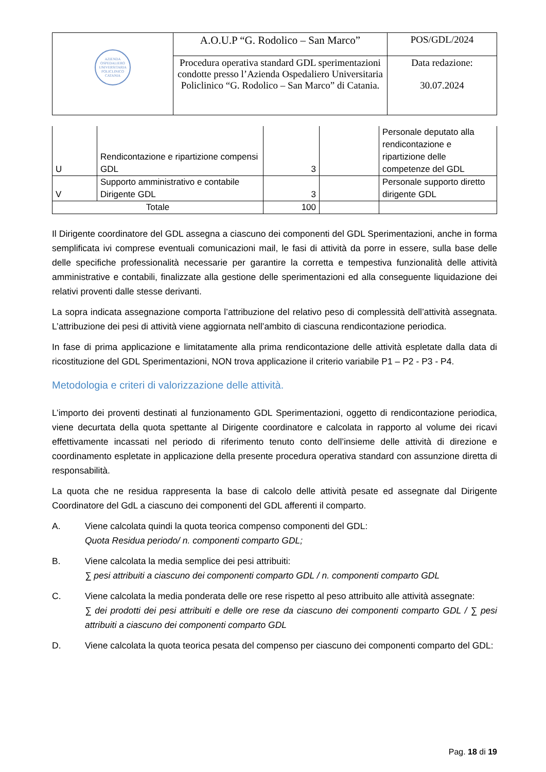| AZIENDA OSPEDALIERO UNIVERSITARIA POLICLINICO CATANIA | A.O.U.P “G. Rodolico – San Marco” | POS/GDL/2024 |
| | Procedura operativa standard GDL sperimentazioni condotte presso l’Azienda Ospedaliero Universitaria Policlinico “G. Rodolico – San Marco” di Catania. | Data redazione: 30.07.2024 |
| U | Rendicontazione e ripartizione compensi GDL | 3 | | Personale deputato alla rendicontazione e ripartizione delle competenze del GDL |
| V | Supporto amministrativo e contabile Dirigente GDL | 3 | | Personale supporto diretto dirigente GDL |
| Totale | | 100 | | |
Il Dirigente coordinatore del GDL assegna a ciascuno dei componenti del GDL Sperimentazioni, anche in forma semplificata ivi comprese eventuali comunicazioni mail, le fasi di attività da porre in essere, sulla base delle delle specifiche professionalità necessarie per garantire la corretta e tempestiva funzionalità delle attività amministrative e contabili, finalizzate alla gestione delle sperimentazioni ed alla conseguente liquidazione dei relativi proventi dalle stesse derivanti.
La sopra indicata assegnazione comporta l’attribuzione del relativo peso di complessità dell’attività assegnata. L’attribuzione dei pesi di attività viene aggiornata nell’ambito di ciascuna rendicontazione periodica.
In fase di prima applicazione e limitatamente alla prima rendicontazione delle attività espletate dalla data di ricostituzione del GDL Sperimentazioni, NON trova applicazione il criterio variabile P1 – P2 - P3 - P4.
Metodologia e criteri di valorizzazione delle attività.
L’importo dei proventi destinati al funzionamento GDL Sperimentazioni, oggetto di rendicontazione periodica, viene decurtata della quota spettante al Dirigente coordinatore e calcolata in rapporto al volume dei ricavi effettivamente incassati nel periodo di riferimento tenuto conto dell’insieme delle attività di direzione e coordinamento espletate in applicazione della presente procedura operativa standard con assunzione diretta di responsabilità.
La quota che ne residua rappresenta la base di calcolo delle attività pesate ed assegnate dal Dirigente Coordinatore del GdL a ciascuno dei componenti del GDL afferenti il comparto.
A. Viene calcolata quindi la quota teorica compenso componenti del GDL:
Quota Residua periodo/ n. componenti comparto GDL;
B. Viene calcolata la media semplice dei pesi attribuiti:
∑ pesi attribuiti a ciascuno dei componenti comparto GDL / n. componenti comparto GDL
C. Viene calcolata la media ponderata delle ore rese rispetto al peso attribuito alle attività assegnate:
∑ dei prodotti dei pesi attribuiti e delle ore rese da ciascuno dei componenti comparto GDL / ∑ pesi attribuiti a ciascuno dei componenti comparto GDL
D. Viene calcolata la quota teorica pesata del compenso per ciascuno dei componenti comparto del GDL:
Pag. 18 di 19